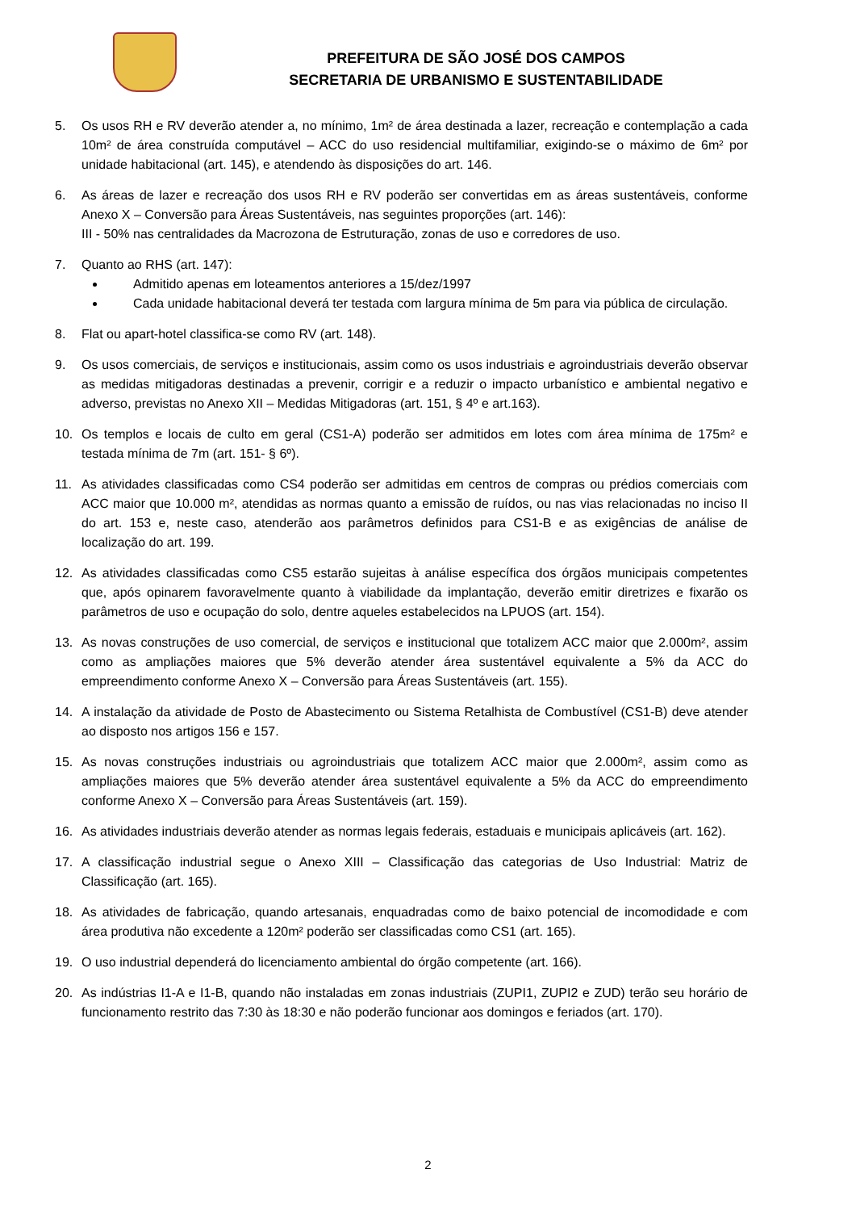PREFEITURA DE SÃO JOSÉ DOS CAMPOS
SECRETARIA DE URBANISMO E SUSTENTABILIDADE
5. Os usos RH e RV deverão atender a, no mínimo, 1m² de área destinada a lazer, recreação e contemplação a cada 10m² de área construída computável – ACC do uso residencial multifamiliar, exigindo-se o máximo de 6m² por unidade habitacional (art. 145), e atendendo às disposições do art. 146.
6. As áreas de lazer e recreação dos usos RH e RV poderão ser convertidas em as áreas sustentáveis, conforme Anexo X – Conversão para Áreas Sustentáveis, nas seguintes proporções (art. 146):
III - 50% nas centralidades da Macrozona de Estruturação, zonas de uso e corredores de uso.
7. Quanto ao RHS (art. 147):
Admitido apenas em loteamentos anteriores a 15/dez/1997
Cada unidade habitacional deverá ter testada com largura mínima de 5m para via pública de circulação.
8. Flat ou apart-hotel classifica-se como RV (art. 148).
9. Os usos comerciais, de serviços e institucionais, assim como os usos industriais e agroindustriais deverão observar as medidas mitigadoras destinadas a prevenir, corrigir e a reduzir o impacto urbanístico e ambiental negativo e adverso, previstas no Anexo XII – Medidas Mitigadoras (art. 151, § 4º e art.163).
10. Os templos e locais de culto em geral (CS1-A) poderão ser admitidos em lotes com área mínima de 175m² e testada mínima de 7m (art. 151- § 6º).
11. As atividades classificadas como CS4 poderão ser admitidas em centros de compras ou prédios comerciais com ACC maior que 10.000 m², atendidas as normas quanto a emissão de ruídos, ou nas vias relacionadas no inciso II do art. 153 e, neste caso, atenderão aos parâmetros definidos para CS1-B e as exigências de análise de localização do art. 199.
12. As atividades classificadas como CS5 estarão sujeitas à análise específica dos órgãos municipais competentes que, após opinarem favoravelmente quanto à viabilidade da implantação, deverão emitir diretrizes e fixarão os parâmetros de uso e ocupação do solo, dentre aqueles estabelecidos na LPUOS (art. 154).
13. As novas construções de uso comercial, de serviços e institucional que totalizem ACC maior que 2.000m², assim como as ampliações maiores que 5% deverão atender área sustentável equivalente a 5% da ACC do empreendimento conforme Anexo X – Conversão para Áreas Sustentáveis (art. 155).
14. A instalação da atividade de Posto de Abastecimento ou Sistema Retalhista de Combustível (CS1-B) deve atender ao disposto nos artigos 156 e 157.
15. As novas construções industriais ou agroindustriais que totalizem ACC maior que 2.000m², assim como as ampliações maiores que 5% deverão atender área sustentável equivalente a 5% da ACC do empreendimento conforme Anexo X – Conversão para Áreas Sustentáveis (art. 159).
16. As atividades industriais deverão atender as normas legais federais, estaduais e municipais aplicáveis (art. 162).
17. A classificação industrial segue o Anexo XIII – Classificação das categorias de Uso Industrial: Matriz de Classificação (art. 165).
18. As atividades de fabricação, quando artesanais, enquadradas como de baixo potencial de incomodidade e com área produtiva não excedente a 120m² poderão ser classificadas como CS1 (art. 165).
19. O uso industrial dependerá do licenciamento ambiental do órgão competente (art. 166).
20. As indústrias I1-A e I1-B, quando não instaladas em zonas industriais (ZUPI1, ZUPI2 e ZUD) terão seu horário de funcionamento restrito das 7:30 às 18:30 e não poderão funcionar aos domingos e feriados (art. 170).
2